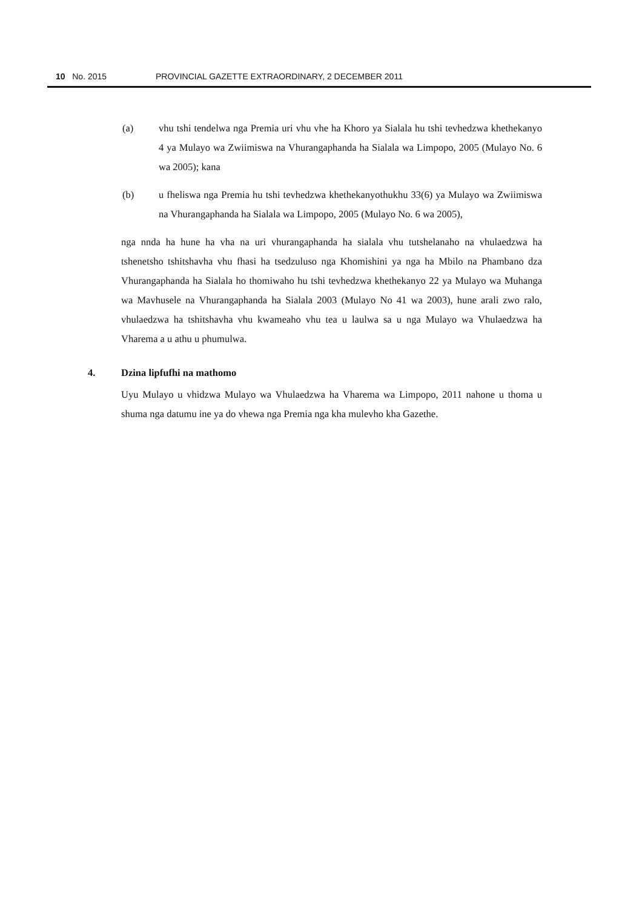10 No. 2015 PROVINCIAL GAZETTE EXTRAORDINARY, 2 DECEMBER 2011
(a) vhu tshi tendelwa nga Premia uri vhu vhe ha Khoro ya Sialala hu tshi tevhedzwa khethekanyo 4 ya Mulayo wa Zwiimiswa na Vhurangaphanda ha Sialala wa Limpopo, 2005 (Mulayo No. 6 wa 2005); kana
(b) u fheliswa nga Premia hu tshi tevhedzwa khethekanyothukhu 33(6) ya Mulayo wa Zwiimiswa na Vhurangaphanda ha Sialala wa Limpopo, 2005 (Mulayo No. 6 wa 2005),
nga nnda ha hune ha vha na uri vhurangaphanda ha sialala vhu tutshelanaho na vhulaedzwa ha tshenetsho tshitshavha vhu fhasi ha tsedzuluso nga Khomishini ya nga ha Mbilo na Phambano dza Vhurangaphanda ha Sialala ho thomiwaho hu tshi tevhedzwa khethekanyo 22 ya Mulayo wa Muhanga wa Mavhusele na Vhurangaphanda ha Sialala 2003 (Mulayo No 41 wa 2003), hune arali zwo ralo, vhulaedzwa ha tshitshavha vhu kwameaho vhu tea u laulwa sa u nga Mulayo wa Vhulaedzwa ha Vharema a u athu u phumulwa.
4. Dzina lipfufhi na mathomo
Uyu Mulayo u vhidzwa Mulayo wa Vhulaedzwa ha Vharema wa Limpopo, 2011 nahone u thoma u shuma nga datumu ine ya do vhewa nga Premia nga kha mulevho kha Gazethe.